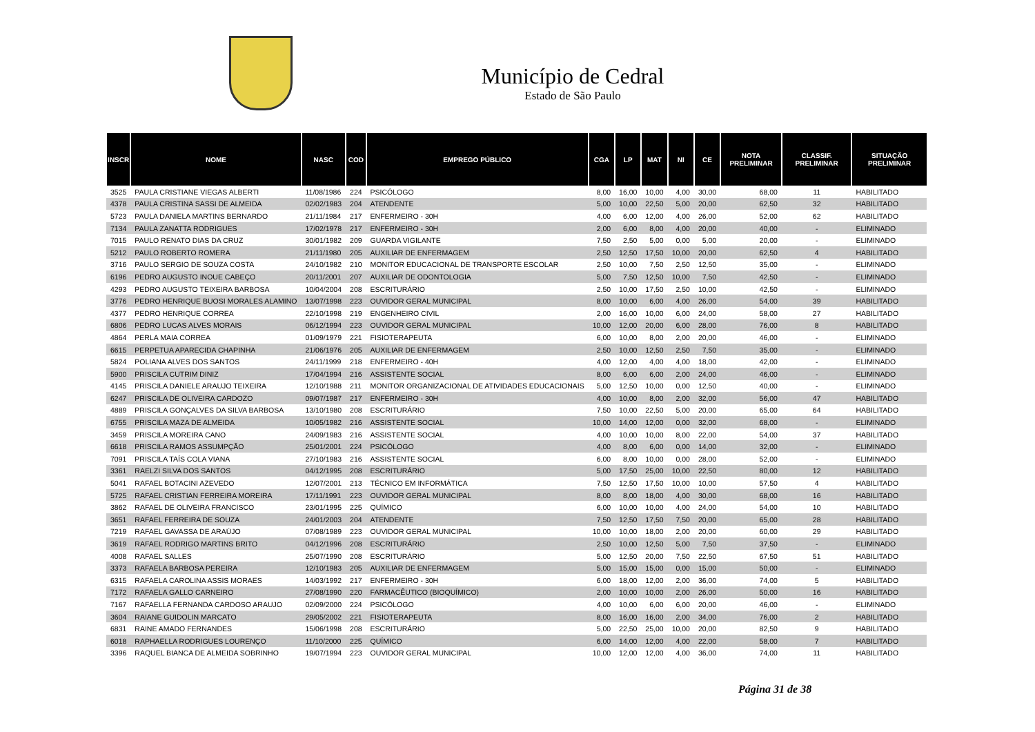Município de Cedral
Estado de São Paulo
| INSCR | NOME | NASC | COD | EMPREGO PÚBLICO | CGA | LP | MAT | NI | CE | NOTA PRELIMINAR | CLASSIF. PRELIMINAR | SITUAÇÃO PRELIMINAR |
| --- | --- | --- | --- | --- | --- | --- | --- | --- | --- | --- | --- | --- |
| 3525 | PAULA CRISTIANE VIEGAS ALBERTI | 11/08/1986 | 224 | PSICÓLOGO | 8,00 | 16,00 | 10,00 | 4,00 | 30,00 | 68,00 | 11 | HABILITADO |
| 4378 | PAULA CRISTINA SASSI DE ALMEIDA | 02/02/1983 | 204 | ATENDENTE | 5,00 | 10,00 | 22,50 | 5,00 | 20,00 | 62,50 | 32 | HABILITADO |
| 5723 | PAULA DANIELA MARTINS BERNARDO | 21/11/1984 | 217 | ENFERMEIRO - 30H | 4,00 | 6,00 | 12,00 | 4,00 | 26,00 | 52,00 | 62 | HABILITADO |
| 7134 | PAULA ZANATTA RODRIGUES | 17/02/1978 | 217 | ENFERMEIRO - 30H | 2,00 | 6,00 | 8,00 | 4,00 | 20,00 | 40,00 | - | ELIMINADO |
| 7015 | PAULO RENATO DIAS DA CRUZ | 30/01/1982 | 209 | GUARDA VIGILANTE | 7,50 | 2,50 | 5,00 | 0,00 | 5,00 | 20,00 | - | ELIMINADO |
| 5212 | PAULO ROBERTO ROMERA | 21/11/1980 | 205 | AUXILIAR DE ENFERMAGEM | 2,50 | 12,50 | 17,50 | 10,00 | 20,00 | 62,50 | 4 | HABILITADO |
| 3716 | PAULO SERGIO DE SOUZA COSTA | 24/10/1982 | 210 | MONITOR EDUCACIONAL DE TRANSPORTE ESCOLAR | 2,50 | 10,00 | 7,50 | 2,50 | 12,50 | 35,00 | - | ELIMINADO |
| 6196 | PEDRO AUGUSTO INOUE CABEÇO | 20/11/2001 | 207 | AUXILIAR DE ODONTOLOGIA | 5,00 | 7,50 | 12,50 | 10,00 | 7,50 | 42,50 | - | ELIMINADO |
| 4293 | PEDRO AUGUSTO TEIXEIRA BARBOSA | 10/04/2004 | 208 | ESCRITURÁRIO | 2,50 | 10,00 | 17,50 | 2,50 | 10,00 | 42,50 | - | ELIMINADO |
| 3776 | PEDRO HENRIQUE BUOSI MORALES ALAMINO | 13/07/1998 | 223 | OUVIDOR GERAL MUNICIPAL | 8,00 | 10,00 | 6,00 | 4,00 | 26,00 | 54,00 | 39 | HABILITADO |
| 4377 | PEDRO HENRIQUE CORREA | 22/10/1998 | 219 | ENGENHEIRO CIVIL | 2,00 | 16,00 | 10,00 | 6,00 | 24,00 | 58,00 | 27 | HABILITADO |
| 6806 | PEDRO LUCAS ALVES MORAIS | 06/12/1994 | 223 | OUVIDOR GERAL MUNICIPAL | 10,00 | 12,00 | 20,00 | 6,00 | 28,00 | 76,00 | 8 | HABILITADO |
| 4864 | PERLA MAIA CORREA | 01/09/1979 | 221 | FISIOTERAPEUTA | 6,00 | 10,00 | 8,00 | 2,00 | 20,00 | 46,00 | - | ELIMINADO |
| 6615 | PERPETUA APARECIDA CHAPINHA | 21/06/1976 | 205 | AUXILIAR DE ENFERMAGEM | 2,50 | 10,00 | 12,50 | 2,50 | 7,50 | 35,00 | - | ELIMINADO |
| 5824 | POLIANA ALVES DOS SANTOS | 24/11/1999 | 218 | ENFERMEIRO - 40H | 4,00 | 12,00 | 4,00 | 4,00 | 18,00 | 42,00 | - | ELIMINADO |
| 5900 | PRISCILA CUTRIM DINIZ | 17/04/1994 | 216 | ASSISTENTE SOCIAL | 8,00 | 6,00 | 6,00 | 2,00 | 24,00 | 46,00 | - | ELIMINADO |
| 4145 | PRISCILA DANIELE ARAUJO TEIXEIRA | 12/10/1988 | 211 | MONITOR ORGANIZACIONAL DE ATIVIDADES EDUCACIONAIS | 5,00 | 12,50 | 10,00 | 0,00 | 12,50 | 40,00 | - | ELIMINADO |
| 6247 | PRISCILA DE OLIVEIRA CARDOZO | 09/07/1987 | 217 | ENFERMEIRO - 30H | 4,00 | 10,00 | 8,00 | 2,00 | 32,00 | 56,00 | 47 | HABILITADO |
| 4889 | PRISCILA GONÇALVES DA SILVA BARBOSA | 13/10/1980 | 208 | ESCRITURÁRIO | 7,50 | 10,00 | 22,50 | 5,00 | 20,00 | 65,00 | 64 | HABILITADO |
| 6755 | PRISCILA MAZA DE ALMEIDA | 10/05/1982 | 216 | ASSISTENTE SOCIAL | 10,00 | 14,00 | 12,00 | 0,00 | 32,00 | 68,00 | - | ELIMINADO |
| 3459 | PRISCILA MOREIRA CANO | 24/09/1983 | 216 | ASSISTENTE SOCIAL | 4,00 | 10,00 | 10,00 | 8,00 | 22,00 | 54,00 | 37 | HABILITADO |
| 6618 | PRISCILA RAMOS ASSUMPÇÃO | 25/01/2001 | 224 | PSICÓLOGO | 4,00 | 8,00 | 6,00 | 0,00 | 14,00 | 32,00 | - | ELIMINADO |
| 7091 | PRISCILA TAÍS COLA VIANA | 27/10/1983 | 216 | ASSISTENTE SOCIAL | 6,00 | 8,00 | 10,00 | 0,00 | 28,00 | 52,00 | - | ELIMINADO |
| 3361 | RAELZI SILVA DOS SANTOS | 04/12/1995 | 208 | ESCRITURÁRIO | 5,00 | 17,50 | 25,00 | 10,00 | 22,50 | 80,00 | 12 | HABILITADO |
| 5041 | RAFAEL BOTACINI AZEVEDO | 12/07/2001 | 213 | TÉCNICO EM INFORMÁTICA | 7,50 | 12,50 | 17,50 | 10,00 | 10,00 | 57,50 | 4 | HABILITADO |
| 5725 | RAFAEL CRISTIAN FERREIRA MOREIRA | 17/11/1991 | 223 | OUVIDOR GERAL MUNICIPAL | 8,00 | 8,00 | 18,00 | 4,00 | 30,00 | 68,00 | 16 | HABILITADO |
| 3862 | RAFAEL DE OLIVEIRA FRANCISCO | 23/01/1995 | 225 | QUÍMICO | 6,00 | 10,00 | 10,00 | 4,00 | 24,00 | 54,00 | 10 | HABILITADO |
| 3651 | RAFAEL FERREIRA DE SOUZA | 24/01/2003 | 204 | ATENDENTE | 7,50 | 12,50 | 17,50 | 7,50 | 20,00 | 65,00 | 28 | HABILITADO |
| 7219 | RAFAEL GAVASSA DE ARAÚJO | 07/08/1989 | 223 | OUVIDOR GERAL MUNICIPAL | 10,00 | 10,00 | 18,00 | 2,00 | 20,00 | 60,00 | 29 | HABILITADO |
| 3619 | RAFAEL RODRIGO MARTINS BRITO | 04/12/1996 | 208 | ESCRITURÁRIO | 2,50 | 10,00 | 12,50 | 5,00 | 7,50 | 37,50 | - | ELIMINADO |
| 4008 | RAFAEL SALLES | 25/07/1990 | 208 | ESCRITURÁRIO | 5,00 | 12,50 | 20,00 | 7,50 | 22,50 | 67,50 | 51 | HABILITADO |
| 3373 | RAFAELA BARBOSA PEREIRA | 12/10/1983 | 205 | AUXILIAR DE ENFERMAGEM | 5,00 | 15,00 | 15,00 | 0,00 | 15,00 | 50,00 | - | ELIMINADO |
| 6315 | RAFAELA CAROLINA ASSIS MORAES | 14/03/1992 | 217 | ENFERMEIRO - 30H | 6,00 | 18,00 | 12,00 | 2,00 | 36,00 | 74,00 | 5 | HABILITADO |
| 7172 | RAFAELA GALLO CARNEIRO | 27/08/1990 | 220 | FARMACÊUTICO (BIOQUÍMICO) | 2,00 | 10,00 | 10,00 | 2,00 | 26,00 | 50,00 | 16 | HABILITADO |
| 7167 | RAFAELLA FERNANDA CARDOSO ARAUJO | 02/09/2000 | 224 | PSICÓLOGO | 4,00 | 10,00 | 6,00 | 6,00 | 20,00 | 46,00 | - | ELIMINADO |
| 3604 | RAIANE GUIDOLIN MARCATO | 29/05/2002 | 221 | FISIOTERAPEUTA | 8,00 | 16,00 | 16,00 | 2,00 | 34,00 | 76,00 | 2 | HABILITADO |
| 6831 | RAINE AMADO FERNANDES | 15/06/1998 | 208 | ESCRITURÁRIO | 5,00 | 22,50 | 25,00 | 10,00 | 20,00 | 82,50 | 9 | HABILITADO |
| 6018 | RAPHAELLA RODRIGUES LOURENÇO | 11/10/2000 | 225 | QUÍMICO | 6,00 | 14,00 | 12,00 | 4,00 | 22,00 | 58,00 | 7 | HABILITADO |
| 3396 | RAQUEL BIANCA DE ALMEIDA SOBRINHO | 19/07/1994 | 223 | OUVIDOR GERAL MUNICIPAL | 10,00 | 12,00 | 12,00 | 4,00 | 36,00 | 74,00 | 11 | HABILITADO |
Página 31 de 38